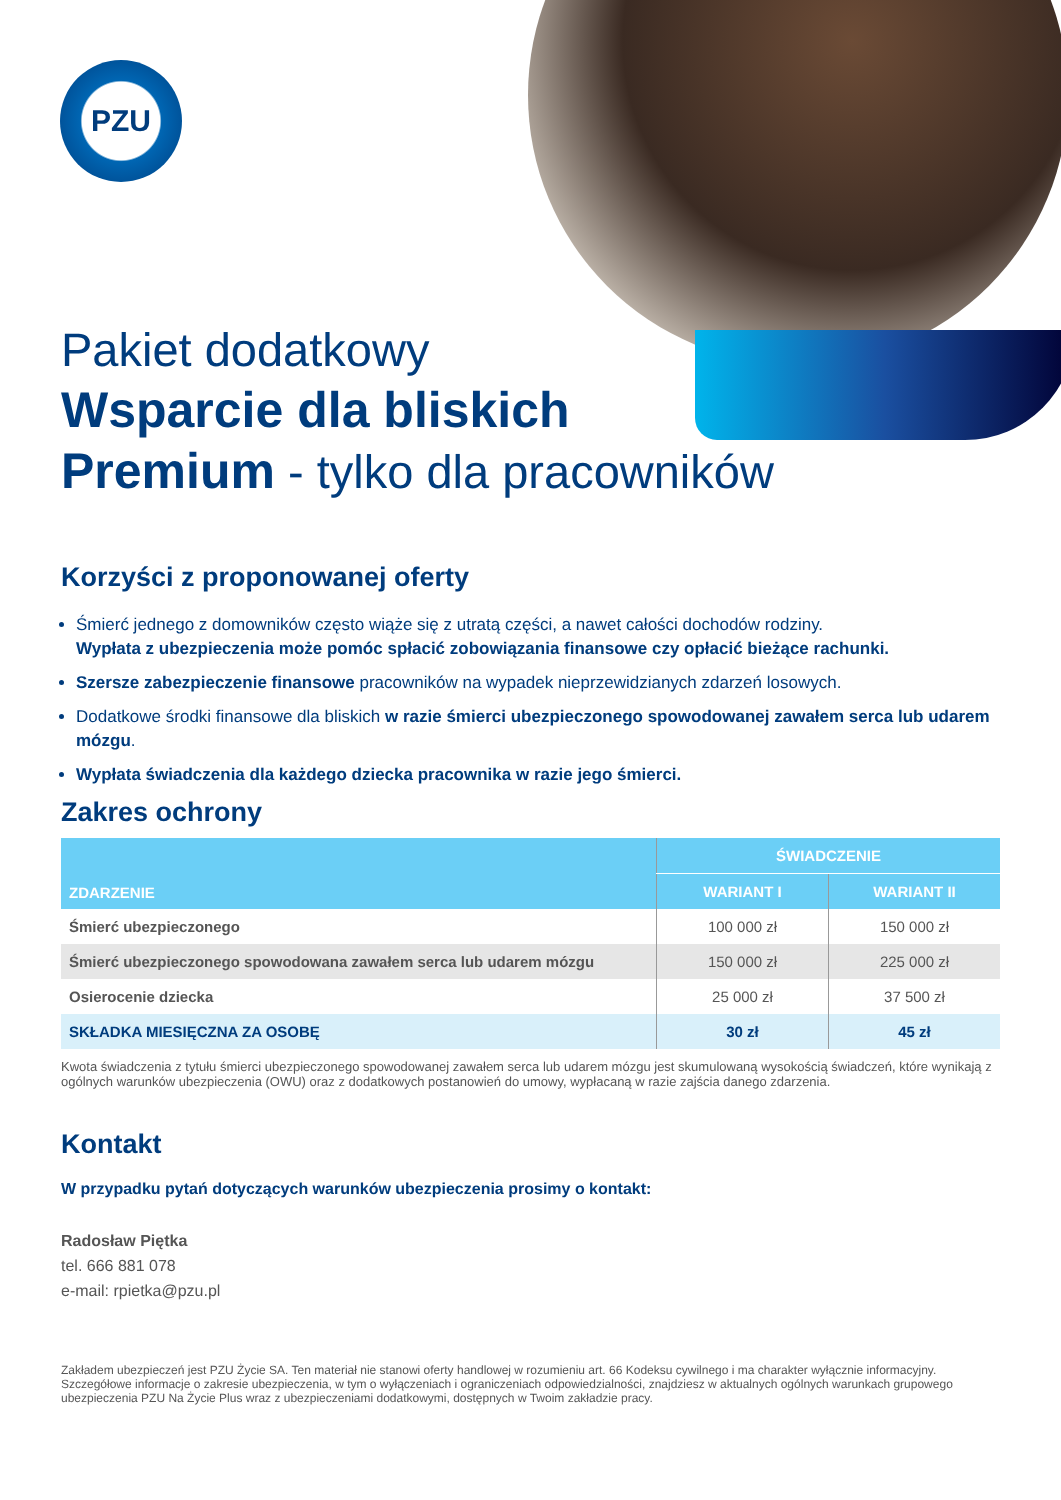PZU
Pakiet dodatkowy
Wsparcie dla bliskich
Premium - tylko dla pracowników
Korzyści z proponowanej oferty
Śmierć jednego z domowników często wiąże się z utratą części, a nawet całości dochodów rodziny.
Wypłata z ubezpieczenia może pomóc spłacić zobowiązania finansowe czy opłacić bieżące rachunki.
Szersze zabezpieczenie finansowe pracowników na wypadek nieprzewidzianych zdarzeń losowych.
Dodatkowe środki finansowe dla bliskich w razie śmierci ubezpieczonego spowodowanej zawałem serca lub udarem mózgu.
Wypłata świadczenia dla każdego dziecka pracownika w razie jego śmierci.
Zakres ochrony
| ZDARZENIE | ŚWIADCZENIE | |
| --- | --- | --- |
| | WARIANT I | WARIANT II |
| Śmierć ubezpieczonego | 100 000 zł | 150 000 zł |
| Śmierć ubezpieczonego spowodowana zawałem serca lub udarem mózgu | 150 000 zł | 225 000 zł |
| Osierocenie dziecka | 25 000 zł | 37 500 zł |
| SKŁADKA MIESIĘCZNA ZA OSOBĘ | 30 zł | 45 zł |
Kwota świadczenia z tytułu śmierci ubezpieczonego spowodowanej zawałem serca lub udarem mózgu jest skumulowaną wysokością świadczeń, które wynikają z ogólnych warunków ubezpieczenia (OWU) oraz z dodatkowych postanowień do umowy, wypłacaną w razie zajścia danego zdarzenia.
Kontakt
W przypadku pytań dotyczących warunków ubezpieczenia prosimy o kontakt:
Radosław Piętka
tel. 666 881 078
e-mail: rpietka@pzu.pl
Zakładem ubezpieczeń jest PZU Życie SA. Ten materiał nie stanowi oferty handlowej w rozumieniu art. 66 Kodeksu cywilnego i ma charakter wyłącznie informacyjny. Szczegółowe informacje o zakresie ubezpieczenia, w tym o wyłączeniach i ograniczeniach odpowiedzialności, znajdziesz w aktualnych ogólnych warunkach grupowego ubezpieczenia PZU Na Życie Plus wraz z ubezpieczeniami dodatkowymi, dostępnych w Twoim zakładzie pracy.